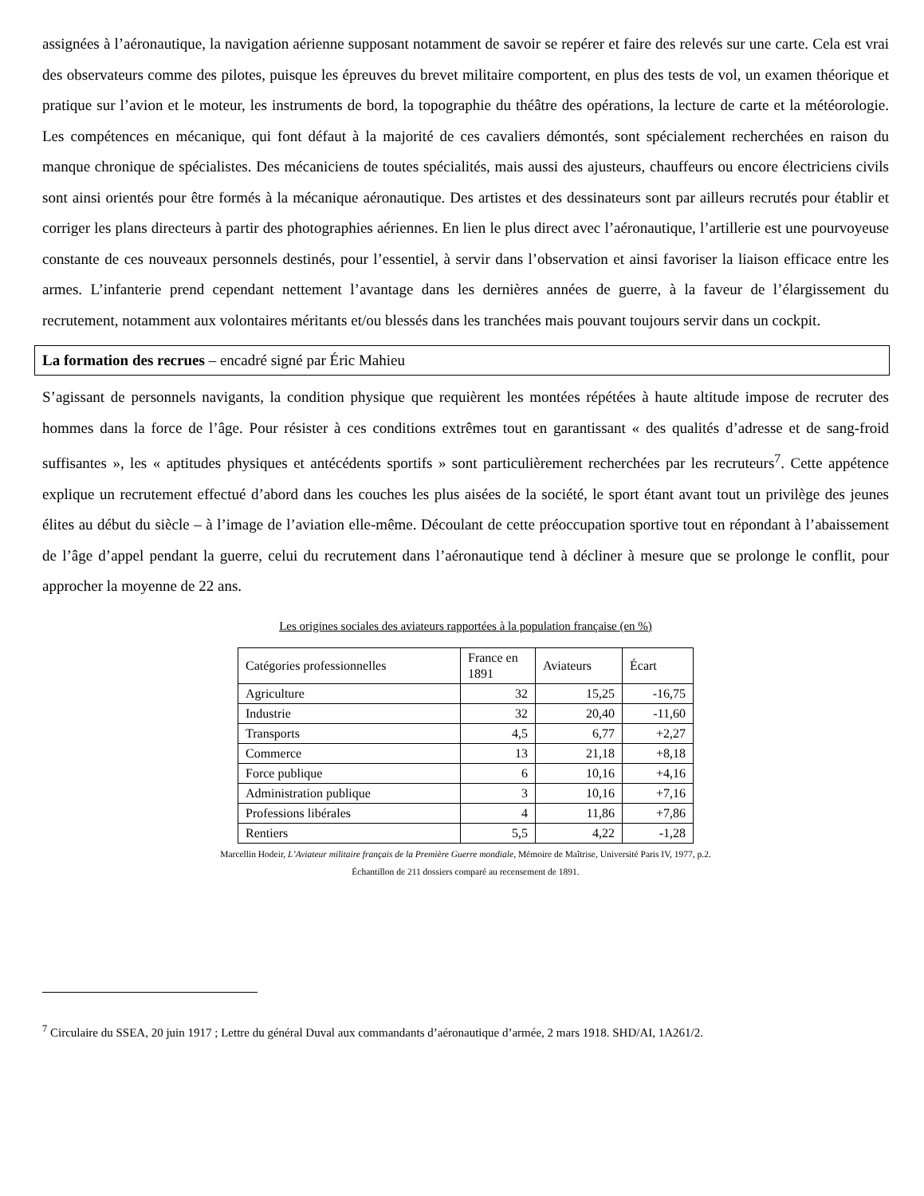assignées à l’aéronautique, la navigation aérienne supposant notamment de savoir se repérer et faire des relevés sur une carte. Cela est vrai des observateurs comme des pilotes, puisque les épreuves du brevet militaire comportent, en plus des tests de vol, un examen théorique et pratique sur l’avion et le moteur, les instruments de bord, la topographie du théâtre des opérations, la lecture de carte et la météorologie. Les compétences en mécanique, qui font défaut à la majorité de ces cavaliers démontés, sont spécialement recherchées en raison du manque chronique de spécialistes. Des mécaniciens de toutes spécialités, mais aussi des ajusteurs, chauffeurs ou encore électriciens civils sont ainsi orientés pour être formés à la mécanique aéronautique. Des artistes et des dessinateurs sont par ailleurs recrutés pour établir et corriger les plans directeurs à partir des photographies aériennes. En lien le plus direct avec l’aéronautique, l’artillerie est une pourvoyeuse constante de ces nouveaux personnels destinés, pour l’essentiel, à servir dans l’observation et ainsi favoriser la liaison efficace entre les armes. L’infanterie prend cependant nettement l’avantage dans les dernières années de guerre, à la faveur de l’élargissement du recrutement, notamment aux volontaires méritants et/ou blessés dans les tranchées mais pouvant toujours servir dans un cockpit.
La formation des recrues – encadré signé par Éric Mahieu
S’agissant de personnels navigants, la condition physique que requièrent les montées répétées à haute altitude impose de recruter des hommes dans la force de l’âge. Pour résister à ces conditions extrêmes tout en garantissant « des qualités d’adresse et de sang-froid suffisantes », les « aptitudes physiques et antécédents sportifs » sont particulièrement recherchées par les recruteurs<sup>7</sup>. Cette appétence explique un recrutement effectué d’abord dans les couches les plus aisées de la société, le sport étant avant tout un privilège des jeunes élites au début du siècle – à l’image de l’aviation elle-même. Découlant de cette préoccupation sportive tout en répondant à l’abaissement de l’âge d’appel pendant la guerre, celui du recrutement dans l’aéronautique tend à décliner à mesure que se prolonge le conflit, pour approcher la moyenne de 22 ans.
Les origines sociales des aviateurs rapportées à la population française (en %)
| Catégories professionnelles | France en 1891 | Aviateurs | Écart |
| Agriculture | 32 | 15,25 | -16,75 |
| Industrie | 32 | 20,40 | -11,60 |
| Transports | 4,5 | 6,77 | +2,27 |
| Commerce | 13 | 21,18 | +8,18 |
| Force publique | 6 | 10,16 | +4,16 |
| Administration publique | 3 | 10,16 | +7,16 |
| Professions libérales | 4 | 11,86 | +7,86 |
| Rentiers | 5,5 | 4,22 | -1,28 |
Marcellin Hodeir, L’Aviateur militaire français de la Première Guerre mondiale, Mémoire de Maîtrise, Université Paris IV, 1977, p.2.
Échantillon de 211 dossiers comparé au recensement de 1891.
<sup>7</sup> Circulaire du SSEA, 20 juin 1917 ; Lettre du général Duval aux commandants d’aéronautique d’armée, 2 mars 1918. SHD/AI, 1A261/2.